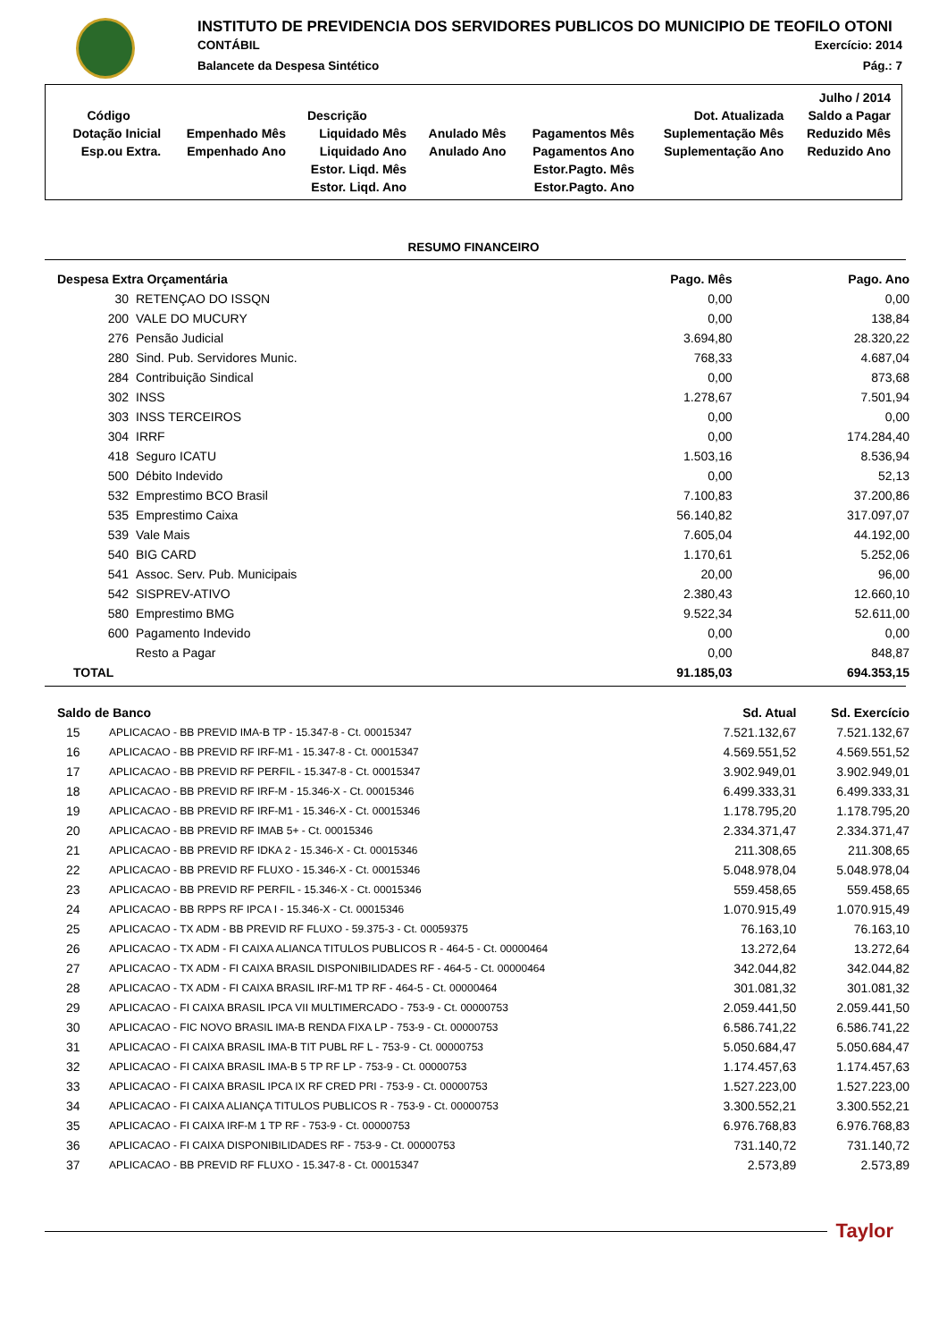INSTITUTO DE PREVIDENCIA DOS SERVIDORES PUBLICOS DO MUNICIPIO DE TEOFILO OTONI
CONTÁBIL Exercício: 2014
Balancete da Despesa Sintético Pág.: 7
| Julho / 2014 | | | | | | |
| Código | Descrição | | | | Dot. Atualizada | Saldo a Pagar |
| Dotação Inicial | Empenhado Mês | Liquidado Mês | Anulado Mês | Pagamentos Mês | Suplementação Mês | Reduzido Mês |
| Esp.ou Extra. | Empenhado Ano | Liquidado Ano | Anulado Ano | Pagamentos Ano | Suplementação Ano | Reduzido Ano |
| | | Estor. Liqd. Mês | | Estor.Pagto. Mês | | |
| | | Estor. Liqd. Ano | | Estor.Pagto. Ano | | |
RESUMO FINANCEIRO
| Despesa Extra Orçamentária | | Pago. Mês | Pago. Ano |
| --- | --- | --- | --- |
| 30 | RETENÇAO DO ISSQN | 0,00 | 0,00 |
| 200 | VALE DO MUCURY | 0,00 | 138,84 |
| 276 | Pensão Judicial | 3.694,80 | 28.320,22 |
| 280 | Sind. Pub. Servidores Munic. | 768,33 | 4.687,04 |
| 284 | Contribuição Sindical | 0,00 | 873,68 |
| 302 | INSS | 1.278,67 | 7.501,94 |
| 303 | INSS TERCEIROS | 0,00 | 0,00 |
| 304 | IRRF | 0,00 | 174.284,40 |
| 418 | Seguro ICATU | 1.503,16 | 8.536,94 |
| 500 | Débito Indevido | 0,00 | 52,13 |
| 532 | Emprestimo BCO Brasil | 7.100,83 | 37.200,86 |
| 535 | Emprestimo Caixa | 56.140,82 | 317.097,07 |
| 539 | Vale Mais | 7.605,04 | 44.192,00 |
| 540 | BIG CARD | 1.170,61 | 5.252,06 |
| 541 | Assoc. Serv. Pub. Municipais | 20,00 | 96,00 |
| 542 | SISPREV-ATIVO | 2.380,43 | 12.660,10 |
| 580 | Emprestimo BMG | 9.522,34 | 52.611,00 |
| 600 | Pagamento Indevido | 0,00 | 0,00 |
| | Resto a Pagar | 0,00 | 848,87 |
| TOTAL | | 91.185,03 | 694.353,15 |
| Saldo de Banco | | Sd. Atual | Sd. Exercício |
| --- | --- | --- | --- |
| 15 | APLICACAO - BB PREVID IMA-B TP - 15.347-8 - Ct. 00015347 | 7.521.132,67 | 7.521.132,67 |
| 16 | APLICACAO - BB PREVID RF IRF-M1 - 15.347-8 - Ct. 00015347 | 4.569.551,52 | 4.569.551,52 |
| 17 | APLICACAO - BB PREVID RF PERFIL - 15.347-8 - Ct. 00015347 | 3.902.949,01 | 3.902.949,01 |
| 18 | APLICACAO - BB PREVID RF IRF-M - 15.346-X - Ct. 00015346 | 6.499.333,31 | 6.499.333,31 |
| 19 | APLICACAO - BB PREVID RF IRF-M1 - 15.346-X - Ct. 00015346 | 1.178.795,20 | 1.178.795,20 |
| 20 | APLICACAO - BB PREVID RF IMAB 5+ - Ct. 00015346 | 2.334.371,47 | 2.334.371,47 |
| 21 | APLICACAO - BB PREVID RF IDKA 2 - 15.346-X - Ct. 00015346 | 211.308,65 | 211.308,65 |
| 22 | APLICACAO - BB PREVID RF FLUXO - 15.346-X - Ct. 00015346 | 5.048.978,04 | 5.048.978,04 |
| 23 | APLICACAO - BB PREVID RF PERFIL - 15.346-X - Ct. 00015346 | 559.458,65 | 559.458,65 |
| 24 | APLICACAO - BB RPPS RF IPCA I - 15.346-X - Ct. 00015346 | 1.070.915,49 | 1.070.915,49 |
| 25 | APLICACAO - TX ADM - BB PREVID RF FLUXO - 59.375-3 - Ct. 00059375 | 76.163,10 | 76.163,10 |
| 26 | APLICACAO - TX ADM - FI CAIXA ALIANCA TITULOS PUBLICOS R - 464-5 - Ct. 00000464 | 13.272,64 | 13.272,64 |
| 27 | APLICACAO - TX ADM - FI CAIXA BRASIL DISPONIBILIDADES RF - 464-5 - Ct. 00000464 | 342.044,82 | 342.044,82 |
| 28 | APLICACAO - TX ADM - FI CAIXA BRASIL IRF-M1 TP RF - 464-5 - Ct. 00000464 | 301.081,32 | 301.081,32 |
| 29 | APLICACAO - FI CAIXA BRASIL IPCA VII MULTIMERCADO - 753-9 - Ct. 00000753 | 2.059.441,50 | 2.059.441,50 |
| 30 | APLICACAO - FIC NOVO BRASIL IMA-B RENDA FIXA LP - 753-9 - Ct. 00000753 | 6.586.741,22 | 6.586.741,22 |
| 31 | APLICACAO - FI CAIXA BRASIL IMA-B TIT PUBL RF L - 753-9 - Ct. 00000753 | 5.050.684,47 | 5.050.684,47 |
| 32 | APLICACAO - FI CAIXA BRASIL IMA-B 5 TP RF LP - 753-9 - Ct. 00000753 | 1.174.457,63 | 1.174.457,63 |
| 33 | APLICACAO - FI CAIXA BRASIL IPCA IX RF CRED PRI - 753-9 - Ct. 00000753 | 1.527.223,00 | 1.527.223,00 |
| 34 | APLICACAO - FI CAIXA ALIANÇA TITULOS PUBLICOS R - 753-9 - Ct. 00000753 | 3.300.552,21 | 3.300.552,21 |
| 35 | APLICACAO - FI CAIXA IRF-M 1 TP RF - 753-9 - Ct. 00000753 | 6.976.768,83 | 6.976.768,83 |
| 36 | APLICACAO - FI CAIXA DISPONIBILIDADES RF - 753-9 - Ct. 00000753 | 731.140,72 | 731.140,72 |
| 37 | APLICACAO - BB PREVID RF FLUXO - 15.347-8 - Ct. 00015347 | 2.573,89 | 2.573,89 |
Taylor